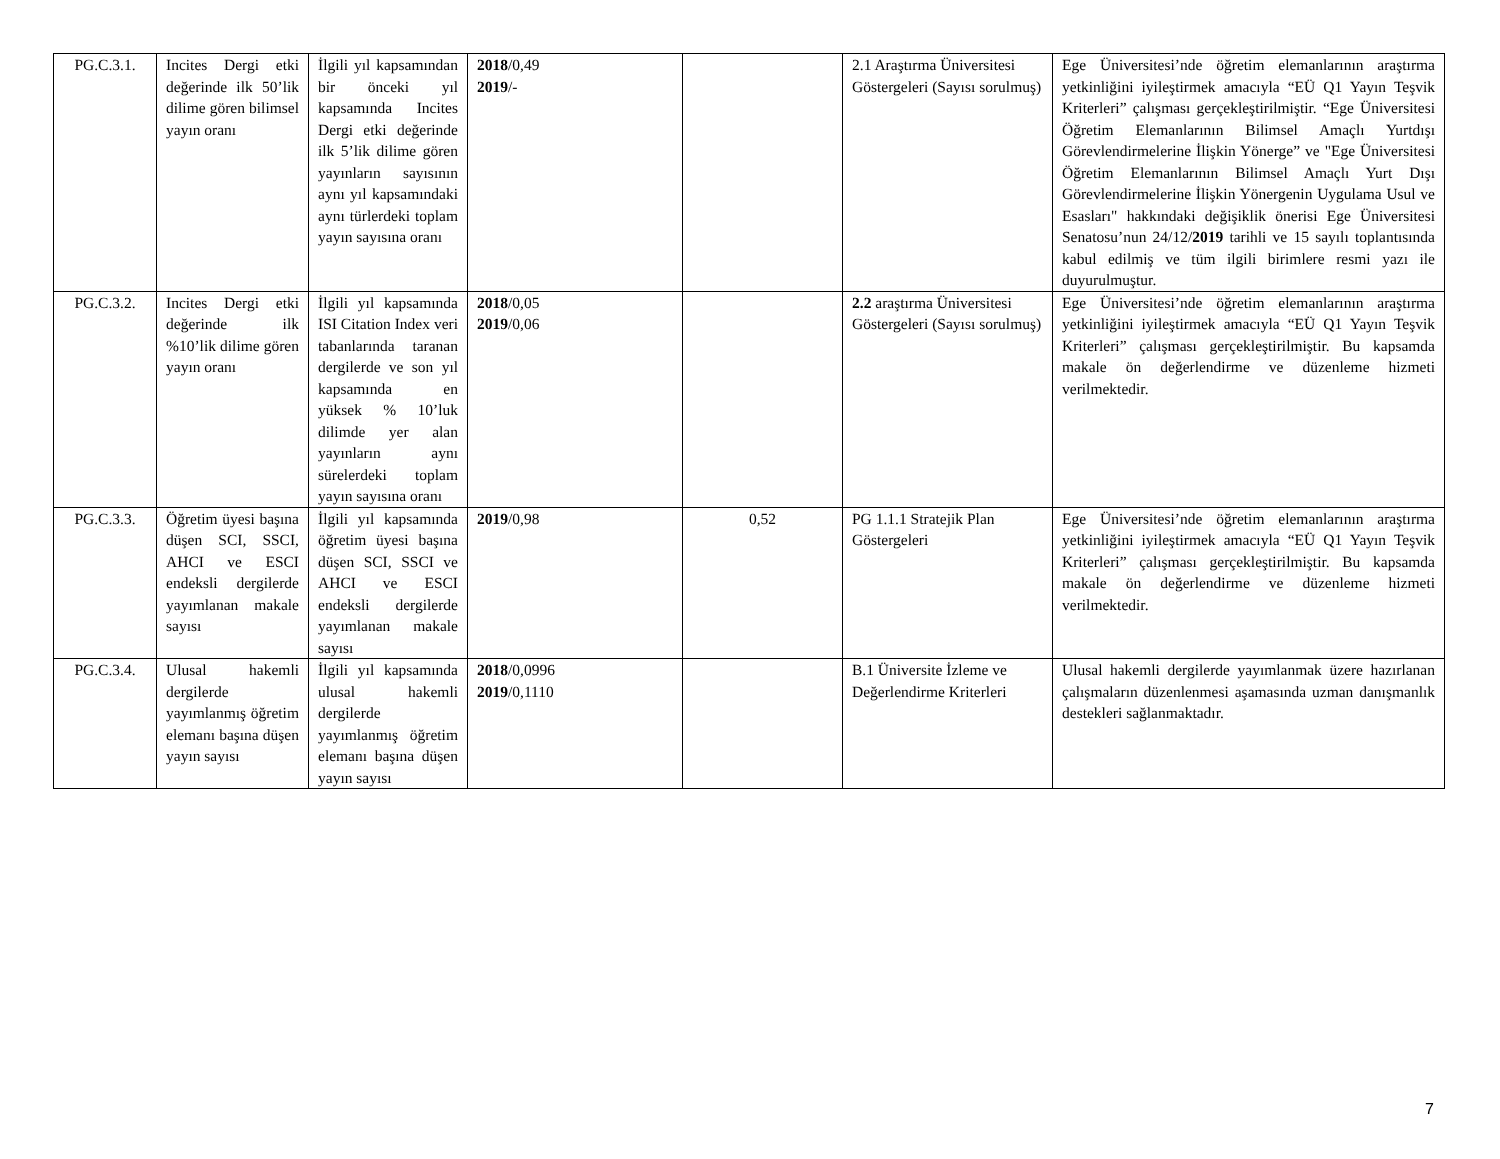| PG.C.3.1. | Incites Dergi etki değerinde ilk 50’lik dilime gören bilimsel yayın oranı | İlgili yıl kapsamından bir önceki yıl kapsamında Incites Dergi etki değerinde ilk 5’lik dilime gören yayınların sayısının aynı yıl kapsamındaki aynı türlerdeki toplam yayın sayısına oranı | 2018 /0,49 2019 /- | | 2.1 Araştırma Üniversitesi Göstergeleri (Sayısı sorulmuş) | Ege Üniversitesi’nde öğretim elemanlarının araştırma yetkinliğini iyileştirmek amacıyla “EÜ Q1 Yayın Teşvik Kriterleri” çalışması gerçekleştirilmiştir. “Ege Üniversitesi Öğretim Elemanlarının Bilimsel Amaçlı Yurtdışı Görevlendirmelerine İlişkin Yönerge” ve "Ege Üniversitesi Öğretim Elemanlarının Bilimsel Amaçlı Yurt Dışı Görevlendirmelerine İlişkin Yönergenin Uygulama Usul ve Esasları" hakkındaki değişiklik önerisi Ege Üniversitesi Senatosu’nun 24/12/ 2019 tarihli ve 15 sayılı toplantısında kabul edilmiş ve tüm ilgili birimlere resmi yazı ile duyurulmuştur. |
| PG.C.3.2. | Incites Dergi etki değerinde ilk %10’lik dilime gören yayın oranı | İlgili yıl kapsamında ISI Citation Index veri tabanlarında taranan dergilerde ve son yıl kapsamında en yüksek % 10’luk dilimde yer alan yayınların aynı sürelerdeki toplam yayın sayısına oranı | 2018 /0,05 2019 /0,06 | | 2.2 araştırma Üniversitesi Göstergeleri (Sayısı sorulmuş) | Ege Üniversitesi’nde öğretim elemanlarının araştırma yetkinliğini iyileştirmek amacıyla “EÜ Q1 Yayın Teşvik Kriterleri” çalışması gerçekleştirilmiştir. Bu kapsamda makale ön değerlendirme ve düzenleme hizmeti verilmektedir. |
| PG.C.3.3. | Öğretim üyesi başına düşen SCI, SSCI, AHCI ve ESCI endeksli dergilerde yayımlanan makale sayısı | İlgili yıl kapsamında öğretim üyesi başına düşen SCI, SSCI ve AHCI ve ESCI endeksli dergilerde yayımlanan makale sayısı | 2019 /0,98 | 0,52 | PG 1.1.1 Stratejik Plan Göstergeleri | Ege Üniversitesi’nde öğretim elemanlarının araştırma yetkinliğini iyileştirmek amacıyla “EÜ Q1 Yayın Teşvik Kriterleri” çalışması gerçekleştirilmiştir. Bu kapsamda makale ön değerlendirme ve düzenleme hizmeti verilmektedir. |
| PG.C.3.4. | Ulusal hakemli dergilerde yayımlanmış öğretim elemanı başına düşen yayın sayısı | İlgili yıl kapsamında ulusal hakemli dergilerde yayımlanmış öğretim elemanı başına düşen yayın sayısı | 2018 /0,0996 2019 /0,1110 | | B.1 Üniversite İzleme ve Değerlendirme Kriterleri | Ulusal hakemli dergilerde yayımlanmak üzere hazırlanan çalışmaların düzenlenmesi aşamasında uzman danışmanlık destekleri sağlanmaktadır. |
7